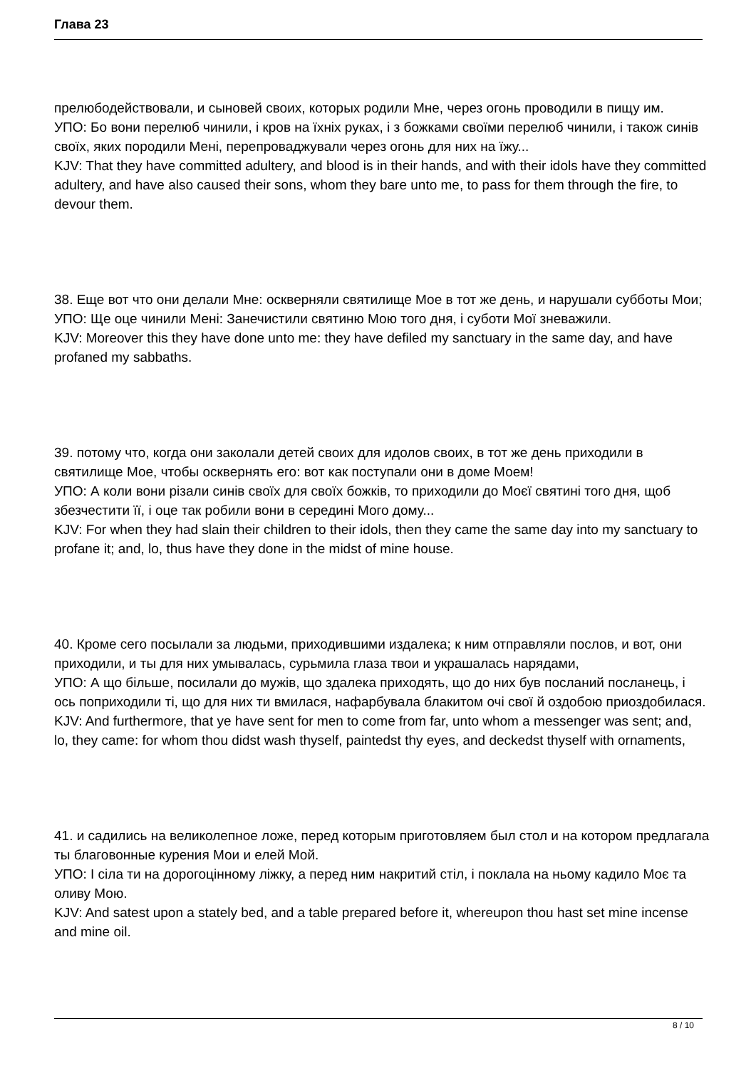Глава 23
прелюбодействовали, и сыновей своих, которых родили Мне, через огонь проводили в пищу им.
УПО: Бо вони перелюб чинили, і кров на їхніх руках, і з божками своїми перелюб чинили, і також синів своїх, яких породили Мені, перепроваджували через огонь для них на їжу...
KJV: That they have committed adultery, and blood is in their hands, and with their idols have they committed adultery, and have also caused their sons, whom they bare unto me, to pass for them through the fire, to devour them.
38. Еще вот что они делали Мне: оскверняли святилище Мое в тот же день, и нарушали субботы Мои;
УПО: Ще оце чинили Мені: Занечистили святиню Мою того дня, і суботи Мої зневажили.
KJV: Moreover this they have done unto me: they have defiled my sanctuary in the same day, and have profaned my sabbaths.
39. потому что, когда они заколали детей своих для идолов своих, в тот же день приходили в святилище Мое, чтобы осквернять его: вот как поступали они в доме Моем!
УПО: А коли вони різали синів своїх для своїх божків, то приходили до Моєї святині того дня, щоб збезчестити її, і оце так робили вони в середині Мого дому...
KJV: For when they had slain their children to their idols, then they came the same day into my sanctuary to profane it; and, lo, thus have they done in the midst of mine house.
40. Кроме сего посылали за людьми, приходившими издалека; к ним отправляли послов, и вот, они приходили, и ты для них умывалась, сурьмила глаза твои и украшалась нарядами,
УПО: А що більше, посилали до мужів, що здалека приходять, що до них був посланий посланець, і ось поприходили ті, що для них ти вмилася, нафарбувала блакитом очі свої й оздобою приоздобилася.
KJV: And furthermore, that ye have sent for men to come from far, unto whom a messenger was sent; and, lo, they came: for whom thou didst wash thyself, paintedst thy eyes, and deckedst thyself with ornaments,
41. и садились на великолепное ложе, перед которым приготовляем был стол и на котором предлагала ты благовонные курения Мои и елей Мой.
УПО: І сіла ти на дорогоцінному ліжку, а перед ним накритий стіл, і поклала на ньому кадило Моє та оливу Мою.
KJV: And satest upon a stately bed, and a table prepared before it, whereupon thou hast set mine incense and mine oil.
8 / 10